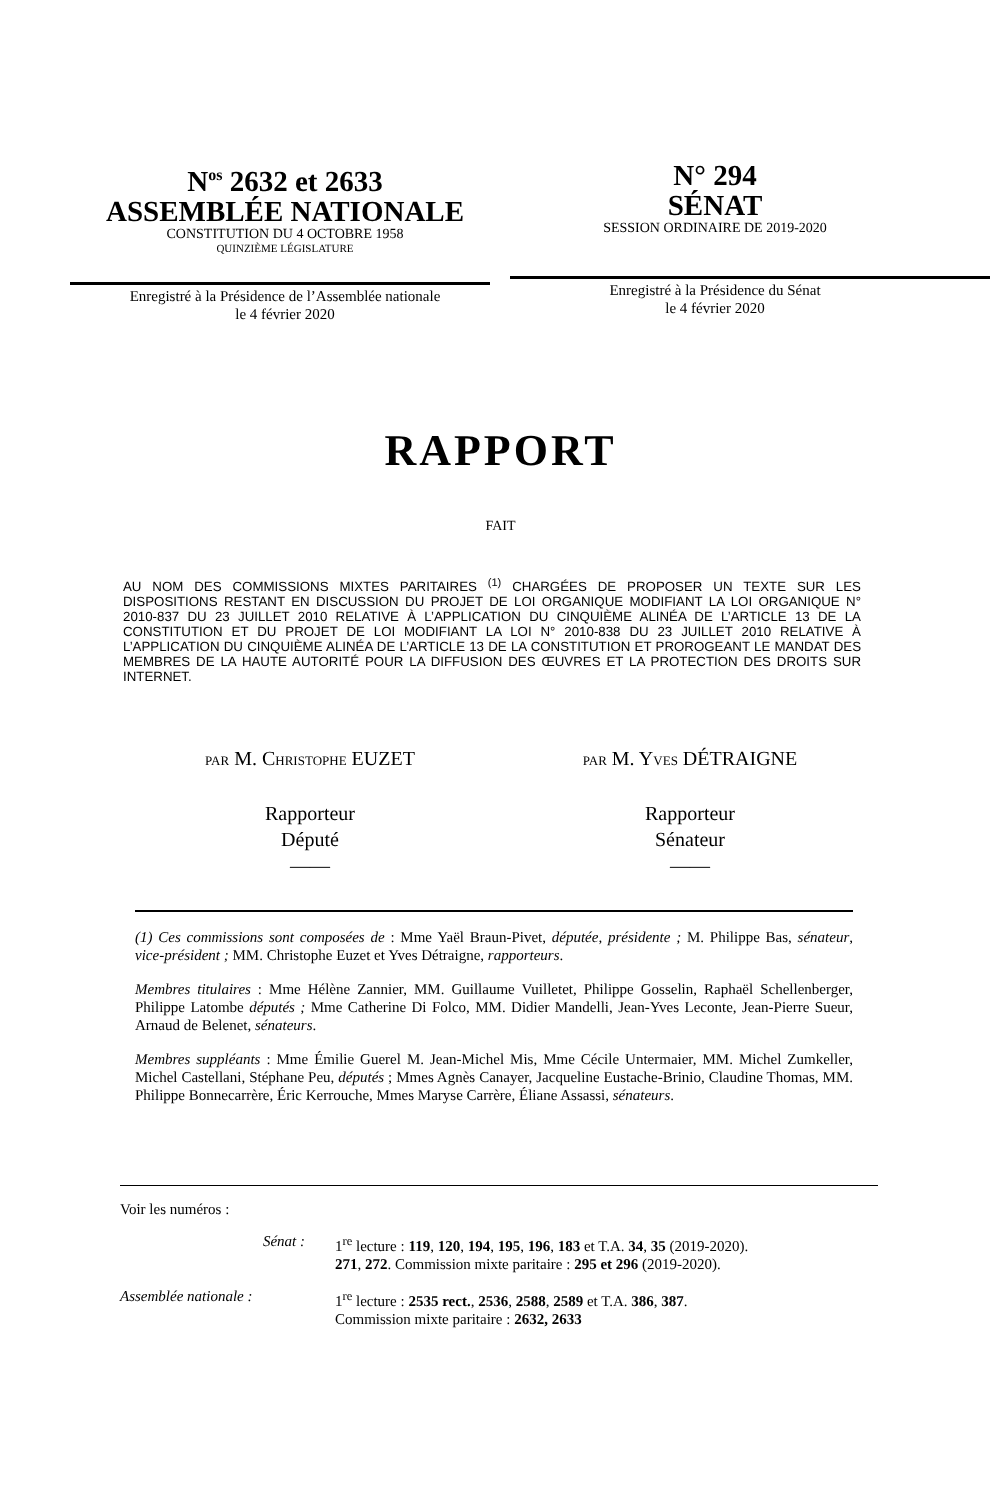N<sup>os</sup> 2632 et 2633
ASSEMBLÉE NATIONALE
CONSTITUTION DU 4 OCTOBRE 1958
QUINZIÈME LÉGISLATURE
Enregistré à la Présidence de l’Assemblée nationale
le 4 février 2020
N° 294
SÉNAT
SESSION ORDINAIRE DE 2019-2020
Enregistré à la Présidence du Sénat
le 4 février 2020
RAPPORT
FAIT
AU NOM DES COMMISSIONS MIXTES PARITAIRES <sup>(1)</sup> CHARGÉES DE PROPOSER UN TEXTE SUR LES DISPOSITIONS RESTANT EN DISCUSSION DU PROJET DE LOI ORGANIQUE MODIFIANT LA LOI ORGANIQUE N° 2010-837 DU 23 JUILLET 2010 RELATIVE À L’APPLICATION DU CINQUIÈME ALINÉA DE L’ARTICLE 13 DE LA CONSTITUTION ET DU PROJET DE LOI MODIFIANT LA LOI N° 2010-838 DU 23 JUILLET 2010 RELATIVE À L’APPLICATION DU CINQUIÈME ALINÉA DE L’ARTICLE 13 DE LA CONSTITUTION ET PROROGEANT LE MANDAT DES MEMBRES DE LA HAUTE AUTORITÉ POUR LA DIFFUSION DES ŒUVRES ET LA PROTECTION DES DROITS SUR INTERNET.
PAR M. CHRISTOPHE EUZET
Rapporteur
Député
——
PAR M. YVES DÉTRAIGNE
Rapporteur
Sénateur
——
(1) Ces commissions sont composées de : Mme Yaël Braun-Pivet, députée, présidente ; M. Philippe Bas, sénateur, vice-président ; MM. Christophe Euzet et Yves Détraigne, rapporteurs.
Membres titulaires : Mme Hélène Zannier, MM. Guillaume Vuilletet, Philippe Gosselin, Raphaël Schellenberger, Philippe Latombe députés ; Mme Catherine Di Folco, MM. Didier Mandelli, Jean-Yves Leconte, Jean-Pierre Sueur, Arnaud de Belenet, sénateurs.
Membres suppléants : Mme Émilie Guerel M. Jean-Michel Mis, Mme Cécile Untermaier, MM. Michel Zumkeller, Michel Castellani, Stéphane Peu, députés ; Mmes Agnès Canayer, Jacqueline Eustache-Brinio, Claudine Thomas, MM. Philippe Bonnecarrère, Éric Kerrouche, Mmes Maryse Carrère, Éliane Assassi, sénateurs.
Voir les numéros :
Sénat : 1<sup>re</sup> lecture : 119, 120, 194, 195, 196, 183 et T.A. 34, 35 (2019-2020).
271, 272. Commission mixte paritaire : 295 et 296 (2019-2020).
Assemblée nationale :
1<sup>re</sup> lecture : 2535 rect., 2536, 2588, 2589 et T.A. 386, 387.
Commission mixte paritaire : 2632, 2633